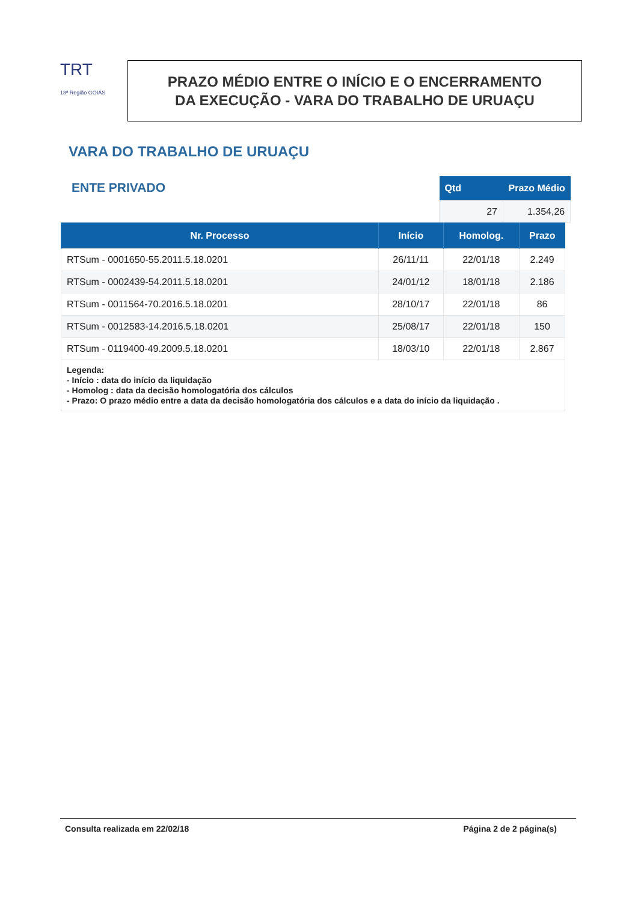TRT
18ª Região GOIÁS
PRAZO MÉDIO ENTRE O INÍCIO E O ENCERRAMENTO
DA EXECUÇÃO - VARA DO TRABALHO DE URUAÇU
VARA DO TRABALHO DE URUAÇU
ENTE PRIVADO
| Qtd | Prazo Médio |
| --- | --- |
| 27 | 1.354,26 |
| Nr. Processo | Início | Homolog. | Prazo |
| --- | --- | --- | --- |
| RTSum - 0001650-55.2011.5.18.0201 | 26/11/11 | 22/01/18 | 2.249 |
| RTSum - 0002439-54.2011.5.18.0201 | 24/01/12 | 18/01/18 | 2.186 |
| RTSum - 0011564-70.2016.5.18.0201 | 28/10/17 | 22/01/18 | 86 |
| RTSum - 0012583-14.2016.5.18.0201 | 25/08/17 | 22/01/18 | 150 |
| RTSum - 0119400-49.2009.5.18.0201 | 18/03/10 | 22/01/18 | 2.867 |
| Legenda: - Início : data do início da liquidação - Homolog : data da decisão homologatória dos cálculos - Prazo: O prazo médio entre a data da decisão homologatória dos cálculos e a data do início da liquidação . | | | |
Consulta realizada em 22/02/18 Página 2 de 2 página(s)